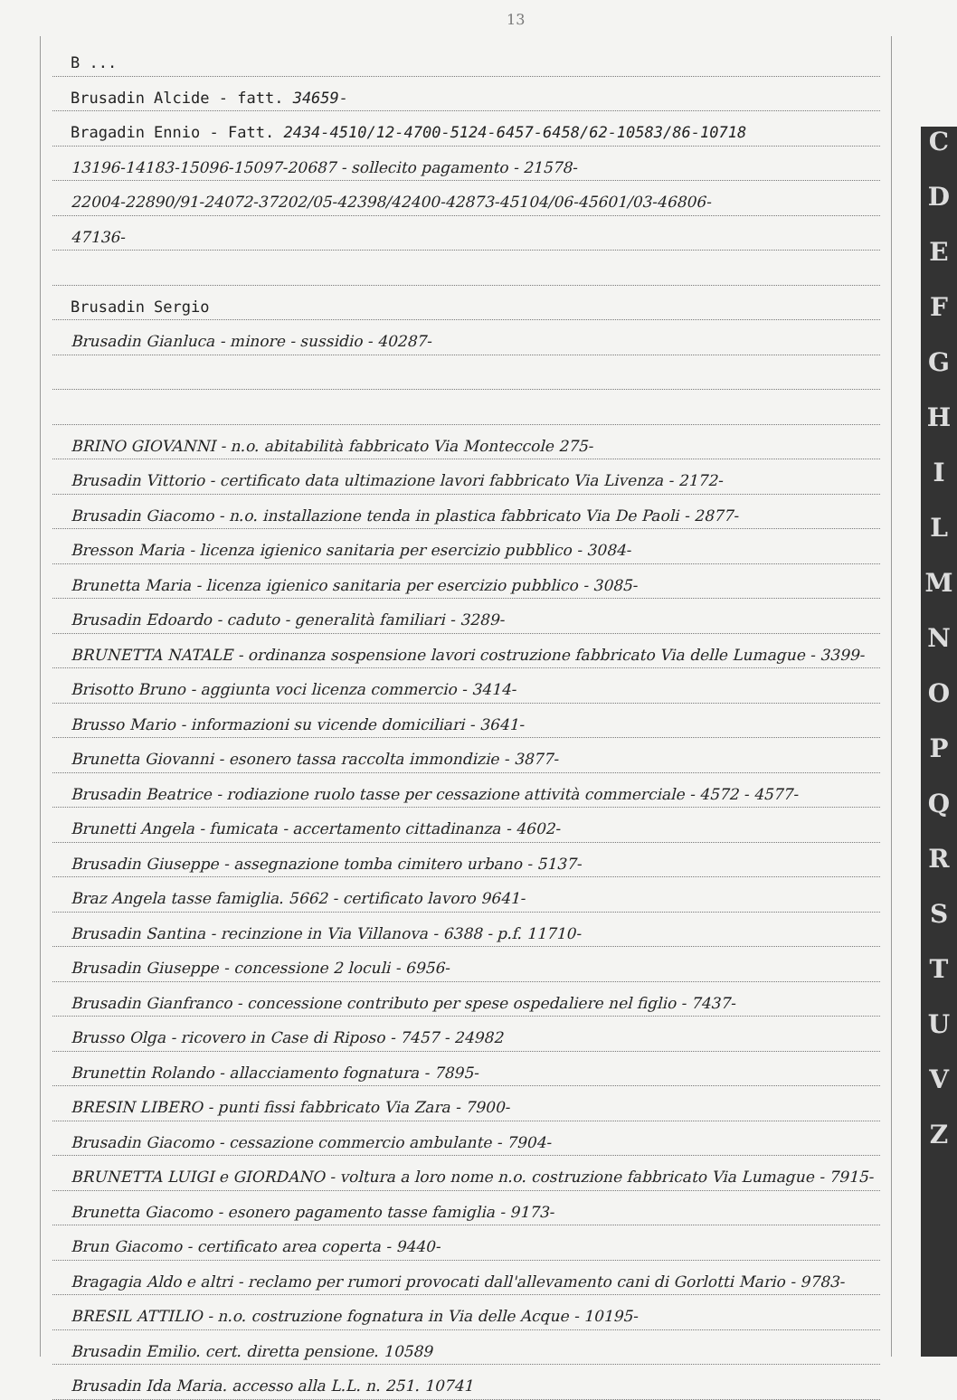13
C
D
E
F
G
H
I
L
M
N
O
P
Q
R
S
T
U
V
Z
B ...
Brusadin Alcide - fatt. 34659-
Bragadin Ennio - Fatt. 2434-4510/12-4700-5124-6457-6458/62-10583/86-10718
13196-14183-15096-15097-20687 - sollecito pagamento - 21578-
22004-22890/91-24072-37202/05-42398/42400-42873-45104/06-45601/03-46806-
47136-
Brusadin Sergio
Brusadin Gianluca - minore - sussidio - 40287-
BRINO GIOVANNI - n.o. abitabilità fabbricato Via Monteccole 275-
Brusadin Vittorio - certificato data ultimazione lavori fabbricato Via Livenza - 2172-
Brusadin Giacomo - n.o. installazione tenda in plastica fabbricato Via De Paoli - 2877-
Bresson Maria - licenza igienico sanitaria per esercizio pubblico - 3084-
Brunetta Maria - licenza igienico sanitaria per esercizio pubblico - 3085-
Brusadin Edoardo - caduto - generalità familiari - 3289-
BRUNETTA NATALE - ordinanza sospensione lavori costruzione fabbricato Via delle Lumague - 3399-
Brisotto Bruno - aggiunta voci licenza commercio - 3414-
Brusso Mario - informazioni su vicende domiciliari - 3641-
Brunetta Giovanni - esonero tassa raccolta immondizie - 3877-
Brusadin Beatrice - rodiazione ruolo tasse per cessazione attività commerciale - 4572 - 4577-
Brunetti Angela - fumicata - accertamento cittadinanza - 4602-
Brusadin Giuseppe - assegnazione tomba cimitero urbano - 5137-
Braz Angela tasse famiglia. 5662 - certificato lavoro 9641-
Brusadin Santina - recinzione in Via Villanova - 6388 - p.f. 11710-
Brusadin Giuseppe - concessione 2 loculi - 6956-
Brusadin Gianfranco - concessione contributo per spese ospedaliere nel figlio - 7437-
Brusso Olga - ricovero in Case di Riposo - 7457 - 24982
Brunettin Rolando - allacciamento fognatura - 7895-
BRESIN LIBERO - punti fissi fabbricato Via Zara - 7900-
Brusadin Giacomo - cessazione commercio ambulante - 7904-
BRUNETTA LUIGI e GIORDANO - voltura a loro nome n.o. costruzione fabbricato Via Lumague - 7915-
Brunetta Giacomo - esonero pagamento tasse famiglia - 9173-
Brun Giacomo - certificato area coperta - 9440-
Bragagia Aldo e altri - reclamo per rumori provocati dall'allevamento cani di Gorlotti Mario - 9783-
BRESIL ATTILIO - n.o. costruzione fognatura in Via delle Acque - 10195-
Brusadin Emilio. cert. diretta pensione. 10589
Brusadin Ida Maria. accesso alla L.L. n. 251. 10741